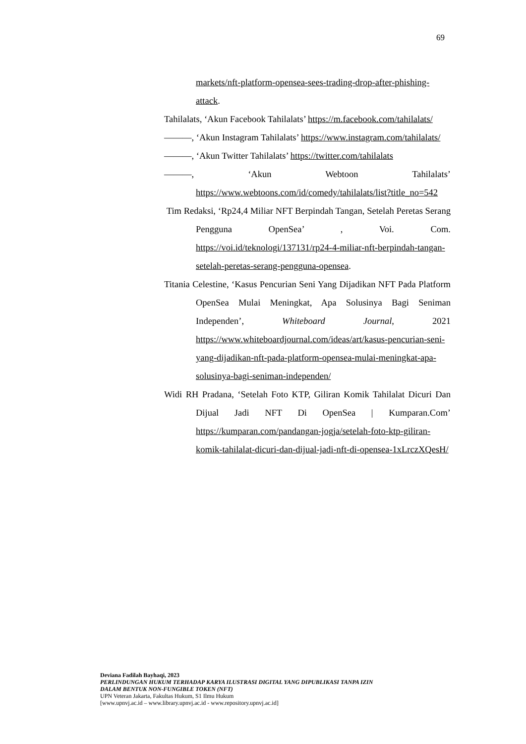69
markets/nft-platform-opensea-sees-trading-drop-after-phishing-attack.
Tahilalats, ‘Akun Facebook Tahilalats’ https://m.facebook.com/tahilalats/
———, ‘Akun Instagram Tahilalats’ https://www.instagram.com/tahilalats/
———, ‘Akun Twitter Tahilalats’ https://twitter.com/tahilalats
———, ‘Akun Webtoon Tahilalats’ https://www.webtoons.com/id/comedy/tahilalats/list?title_no=542
Tim Redaksi, ‘Rp24,4 Miliar NFT Berpindah Tangan, Setelah Peretas Serang Pengguna OpenSea’ , Voi. Com. https://voi.id/teknologi/137131/rp24-4-miliar-nft-berpindah-tangan-setelah-peretas-serang-pengguna-opensea.
Titania Celestine, ‘Kasus Pencurian Seni Yang Dijadikan NFT Pada Platform OpenSea Mulai Meningkat, Apa Solusinya Bagi Seniman Independen’, Whiteboard Journal, 2021 https://www.whiteboardjournal.com/ideas/art/kasus-pencurian-seni-yang-dijadikan-nft-pada-platform-opensea-mulai-meningkat-apa-solusinya-bagi-seniman-independen/
Widi RH Pradana, ‘Setelah Foto KTP, Giliran Komik Tahilalat Dicuri Dan Dijual Jadi NFT Di OpenSea | Kumparan.Com’ https://kumparan.com/pandangan-jogja/setelah-foto-ktp-giliran-komik-tahilalat-dicuri-dan-dijual-jadi-nft-di-opensea-1xLrczXQesH/
Deviana Fadilah Bayhaqi, 2023
PERLINDUNGAN HUKUM TERHADAP KARYA ILUSTRASI DIGITAL YANG DIPUBLIKASI TANPA IZIN
DALAM BENTUK NON-FUNGIBLE TOKEN (NFT)
UPN Veteran Jakarta, Fakultas Hukum, S1 Ilmu Hukum
[www.upnvj.ac.id – www.library.upnvj.ac.id - www.repository.upnvj.ac.id]